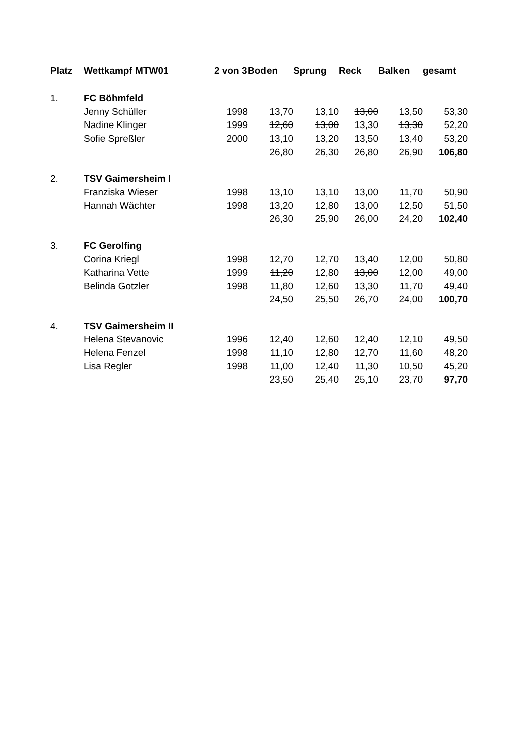| Platz | Wettkampf MTW01 | 2 von 3 | Boden | Sprung | Reck | Balken | gesamt |
| --- | --- | --- | --- | --- | --- | --- | --- |
| 1. | FC Böhmfeld | | | | | | |
| | Jenny Schüller | 1998 | 13,70 | 13,10 | 13,00 | 13,50 | 53,30 |
| | Nadine Klinger | 1999 | 12,60 | 13,00 | 13,30 | 13,30 | 52,20 |
| | Sofie Spreßler | 2000 | 13,10 | 13,20 | 13,50 | 13,40 | 53,20 |
| | | | 26,80 | 26,30 | 26,80 | 26,90 | 106,80 |
| 2. | TSV Gaimersheim I | | | | | | |
| | Franziska Wieser | 1998 | 13,10 | 13,10 | 13,00 | 11,70 | 50,90 |
| | Hannah Wächter | 1998 | 13,20 | 12,80 | 13,00 | 12,50 | 51,50 |
| | | | 26,30 | 25,90 | 26,00 | 24,20 | 102,40 |
| 3. | FC Gerolfing | | | | | | |
| | Corina Kriegl | 1998 | 12,70 | 12,70 | 13,40 | 12,00 | 50,80 |
| | Katharina Vette | 1999 | 11,20 | 12,80 | 13,00 | 12,00 | 49,00 |
| | Belinda Gotzler | 1998 | 11,80 | 12,60 | 13,30 | 11,70 | 49,40 |
| | | | 24,50 | 25,50 | 26,70 | 24,00 | 100,70 |
| 4. | TSV Gaimersheim II | | | | | | |
| | Helena Stevanovic | 1996 | 12,40 | 12,60 | 12,40 | 12,10 | 49,50 |
| | Helena Fenzel | 1998 | 11,10 | 12,80 | 12,70 | 11,60 | 48,20 |
| | Lisa Regler | 1998 | 11,00 | 12,40 | 11,30 | 10,50 | 45,20 |
| | | | 23,50 | 25,40 | 25,10 | 23,70 | 97,70 |